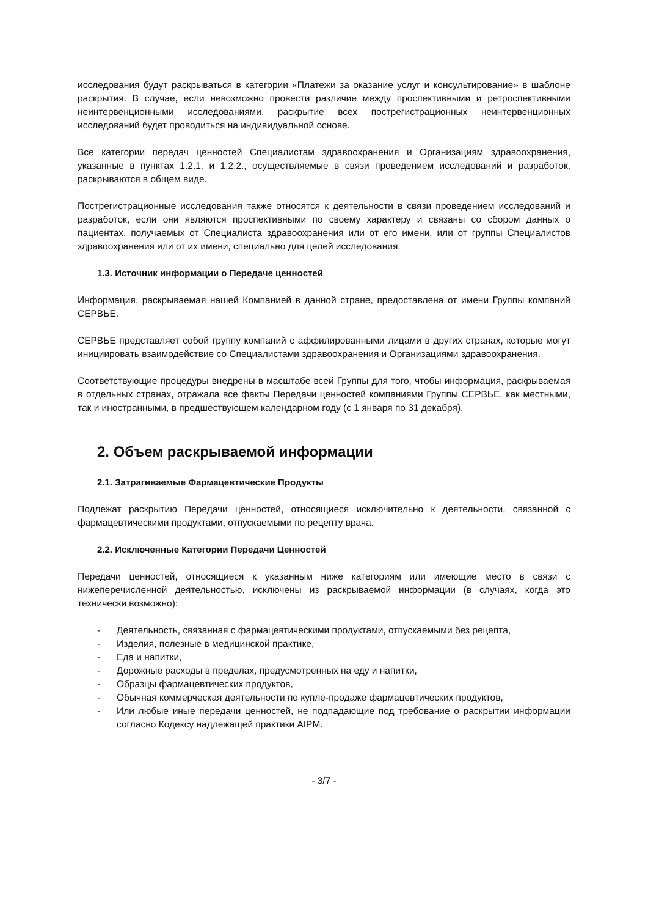исследования будут раскрываться в категории «Платежи за оказание услуг и консультирование» в шаблоне раскрытия. В случае, если невозможно провести различие между проспективными и ретроспективными неинтервенционными исследованиями, раскрытие всех пострегистрационных неинтервенционных исследований будет проводиться на индивидуальной основе.
Все категории передач ценностей Специалистам здравоохранения и Организациям здравоохранения, указанные в пунктах 1.2.1. и 1.2.2., осуществляемые в связи проведением исследований и разработок, раскрываются в общем виде.
Пострегистрационные исследования также относятся к деятельности в связи проведением исследований и разработок, если они являются проспективными по своему характеру и связаны со сбором данных о пациентах, получаемых от Специалиста здравоохранения или от его имени, или от группы Специалистов здравоохранения или от их имени, специально для целей исследования.
1.3. Источник информации о Передаче ценностей
Информация, раскрываемая нашей Компанией в данной стране, предоставлена от имени Группы компаний СЕРВЬЕ.
СЕРВЬЕ представляет собой группу компаний с аффилированными лицами в других странах, которые могут инициировать взаимодействие со Специалистами здравоохранения и Организациями здравоохранения.
Соответствующие процедуры внедрены в масштабе всей Группы для того, чтобы информация, раскрываемая в отдельных странах, отражала все факты Передачи ценностей компаниями Группы СЕРВЬЕ, как местными, так и иностранными, в предшествующем календарном году (с 1 января по 31 декабря).
2. Объем раскрываемой информации
2.1. Затрагиваемые Фармацевтические Продукты
Подлежат раскрытию Передачи ценностей, относящиеся исключительно к деятельности, связанной с фармацевтическими продуктами, отпускаемыми по рецепту врача.
2.2. Исключенные Категории Передачи Ценностей
Передачи ценностей, относящиеся к указанным ниже категориям или имеющие место в связи с нижеперечисленной деятельностью, исключены из раскрываемой информации (в случаях, когда это технически возможно):
- Деятельность, связанная с фармацевтическими продуктами, отпускаемыми без рецепта,
- Изделия, полезные в медицинской практике,
- Еда и напитки,
- Дорожные расходы в пределах, предусмотренных на еду и напитки,
- Образцы фармацевтических продуктов,
- Обычная коммерческая деятельности по купле-продаже фармацевтических продуктов,
- Или любые иные передачи ценностей, не подпадающие под требование о раскрытии информации согласно Кодексу надлежащей практики AIPM.
- 3/7 -